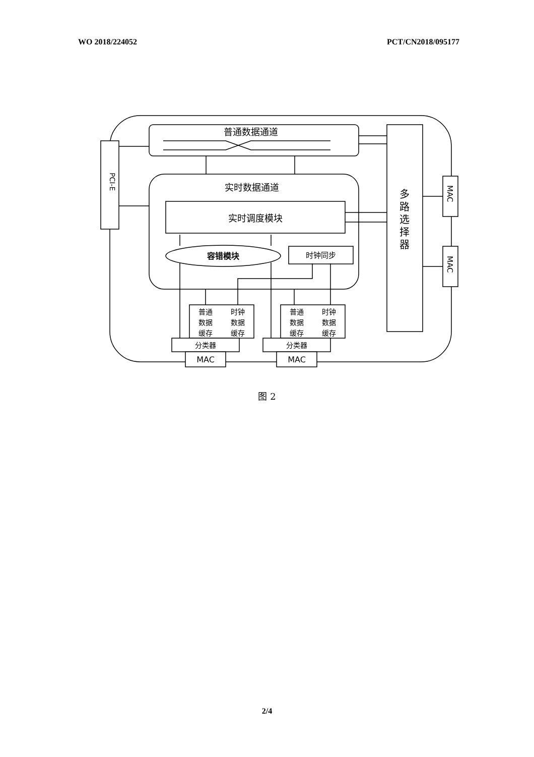WO 2018/224052 PCT/CN2018/095177
普通数据通道
实时数据通道
实时调度模块
容错模块
时钟同步
PCI-E
多
路
选
择
器
MAC
MAC
普通
数据
缓存
时钟
数据
缓存
普通
数据
缓存
时钟
数据
缓存
分类器
分类器
MAC
MAC
图 2
2/4